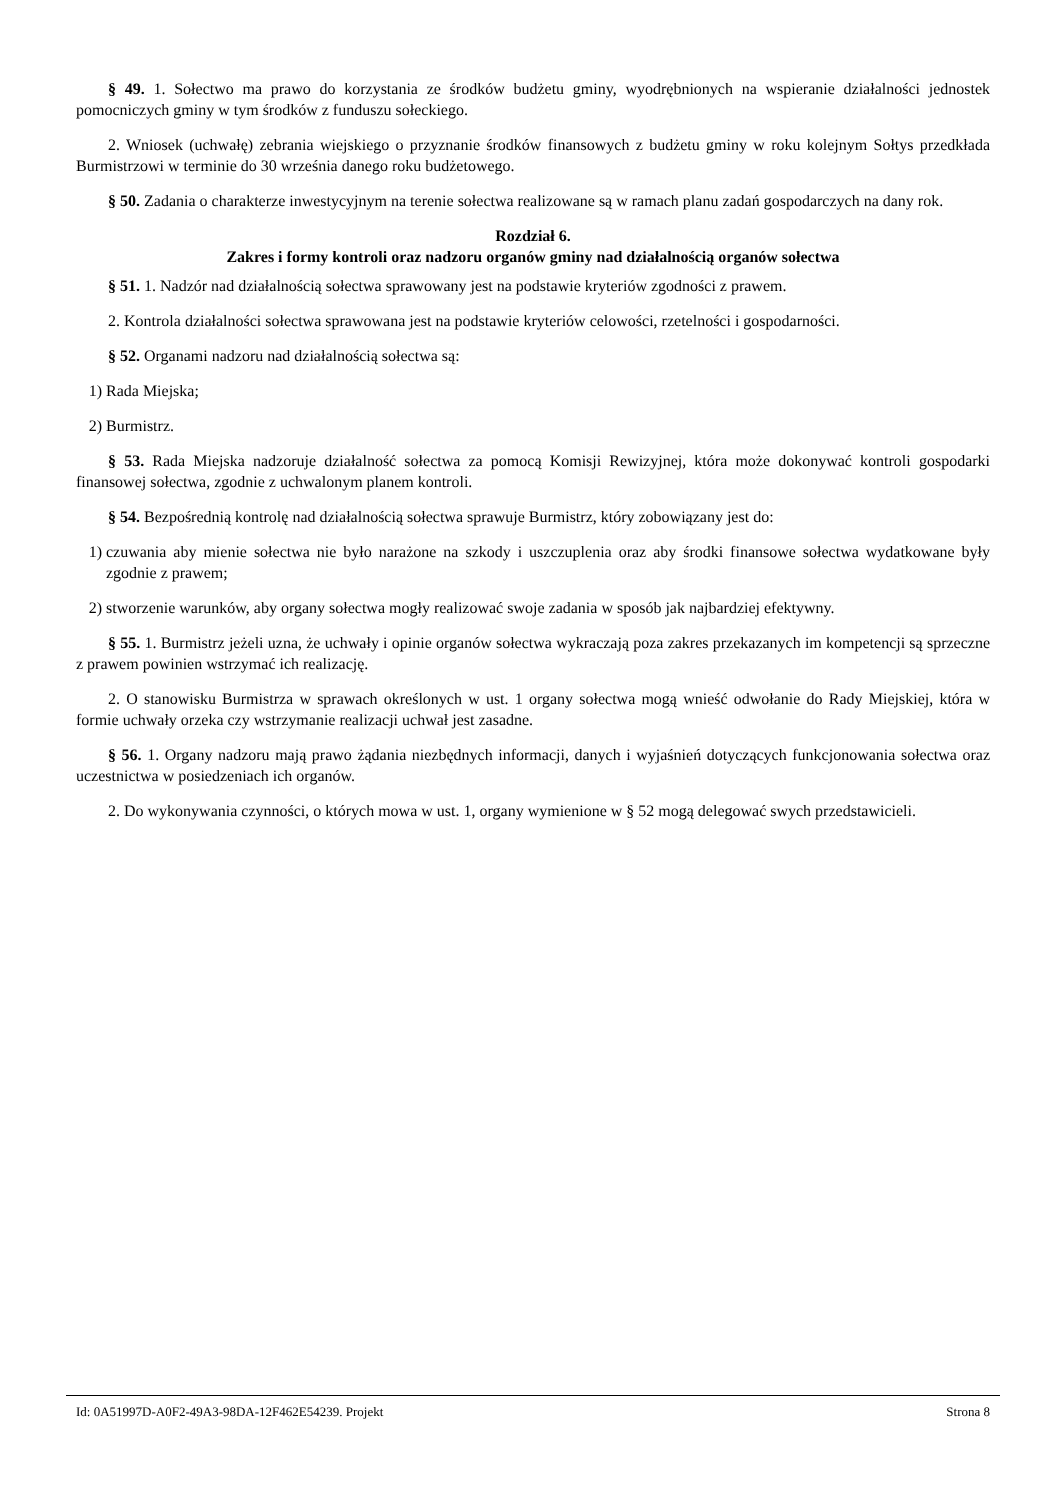§ 49. 1. Sołectwo ma prawo do korzystania ze środków budżetu gminy, wyodrębnionych na wspieranie działalności jednostek pomocniczych gminy w tym środków z funduszu sołeckiego.
2. Wniosek (uchwałę) zebrania wiejskiego o przyznanie środków finansowych z budżetu gminy w roku kolejnym Sołtys przedkłada Burmistrzowi w terminie do 30 września danego roku budżetowego.
§ 50. Zadania o charakterze inwestycyjnym na terenie sołectwa realizowane są w ramach planu zadań gospodarczych na dany rok.
Rozdział 6.
Zakres i formy kontroli oraz nadzoru organów gminy nad działalnością organów sołectwa
§ 51. 1. Nadzór nad działalnością sołectwa sprawowany jest na podstawie kryteriów zgodności z prawem.
2. Kontrola działalności sołectwa sprawowana jest na podstawie kryteriów celowości, rzetelności i gospodarności.
§ 52. Organami nadzoru nad działalnością sołectwa są:
1) Rada Miejska;
2) Burmistrz.
§ 53. Rada Miejska nadzoruje działalność sołectwa za pomocą Komisji Rewizyjnej, która może dokonywać kontroli gospodarki finansowej sołectwa, zgodnie z uchwalonym planem kontroli.
§ 54. Bezpośrednią kontrolę nad działalnością sołectwa sprawuje Burmistrz, który zobowiązany jest do:
1) czuwania aby mienie sołectwa nie było narażone na szkody i uszczuplenia oraz aby środki finansowe sołectwa wydatkowane były zgodnie z prawem;
2) stworzenie warunków, aby organy sołectwa mogły realizować swoje zadania w sposób jak najbardziej efektywny.
§ 55. 1. Burmistrz jeżeli uzna, że uchwały i opinie organów sołectwa wykraczają poza zakres przekazanych im kompetencji są sprzeczne z prawem powinien wstrzymać ich realizację.
2. O stanowisku Burmistrza w sprawach określonych w ust. 1 organy sołectwa mogą wnieść odwołanie do Rady Miejskiej, która w formie uchwały orzeka czy wstrzymanie realizacji uchwał jest zasadne.
§ 56. 1. Organy nadzoru mają prawo żądania niezbędnych informacji, danych i wyjaśnień dotyczących funkcjonowania sołectwa oraz uczestnictwa w posiedzeniach ich organów.
2. Do wykonywania czynności, o których mowa w ust. 1, organy wymienione w § 52 mogą delegować swych przedstawicieli.
Id: 0A51997D-A0F2-49A3-98DA-12F462E54239. Projekt Strona 8